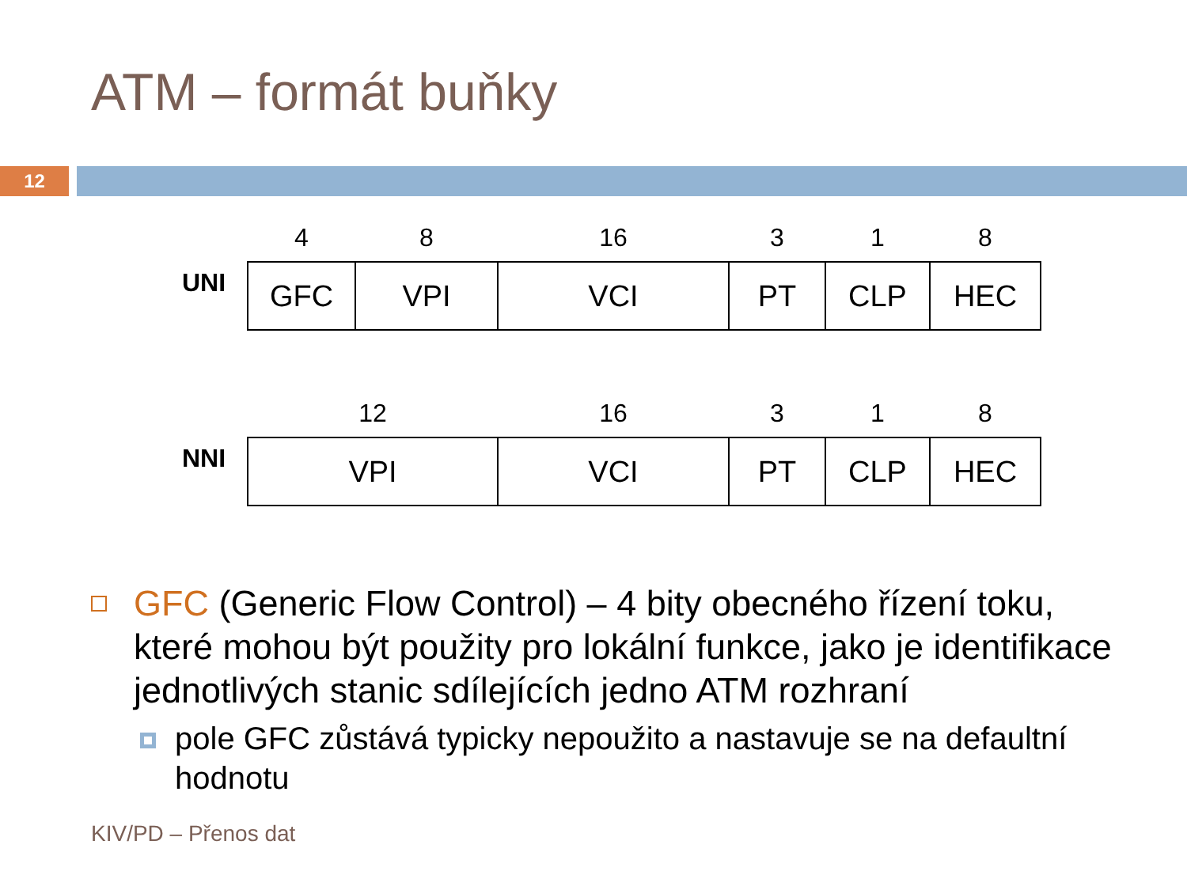ATM – formát buňky
12
| | 4 | 8 | 16 | 3 | 1 | 8 |
| UNI | GFC | VPI | VCI | PT | CLP | HEC |
| | 12 | 16 | 3 | 1 | 8 |
| NNI | VPI | VCI | PT | CLP | HEC |
GFC (Generic Flow Control) – 4 bity obecného řízení toku, které mohou být použity pro lokální funkce, jako je identifikace jednotlivých stanic sdílejících jedno ATM rozhraní
pole GFC zůstává typicky nepoužito a nastavuje se na defaultní hodnotu
KIV/PD – Přenos dat